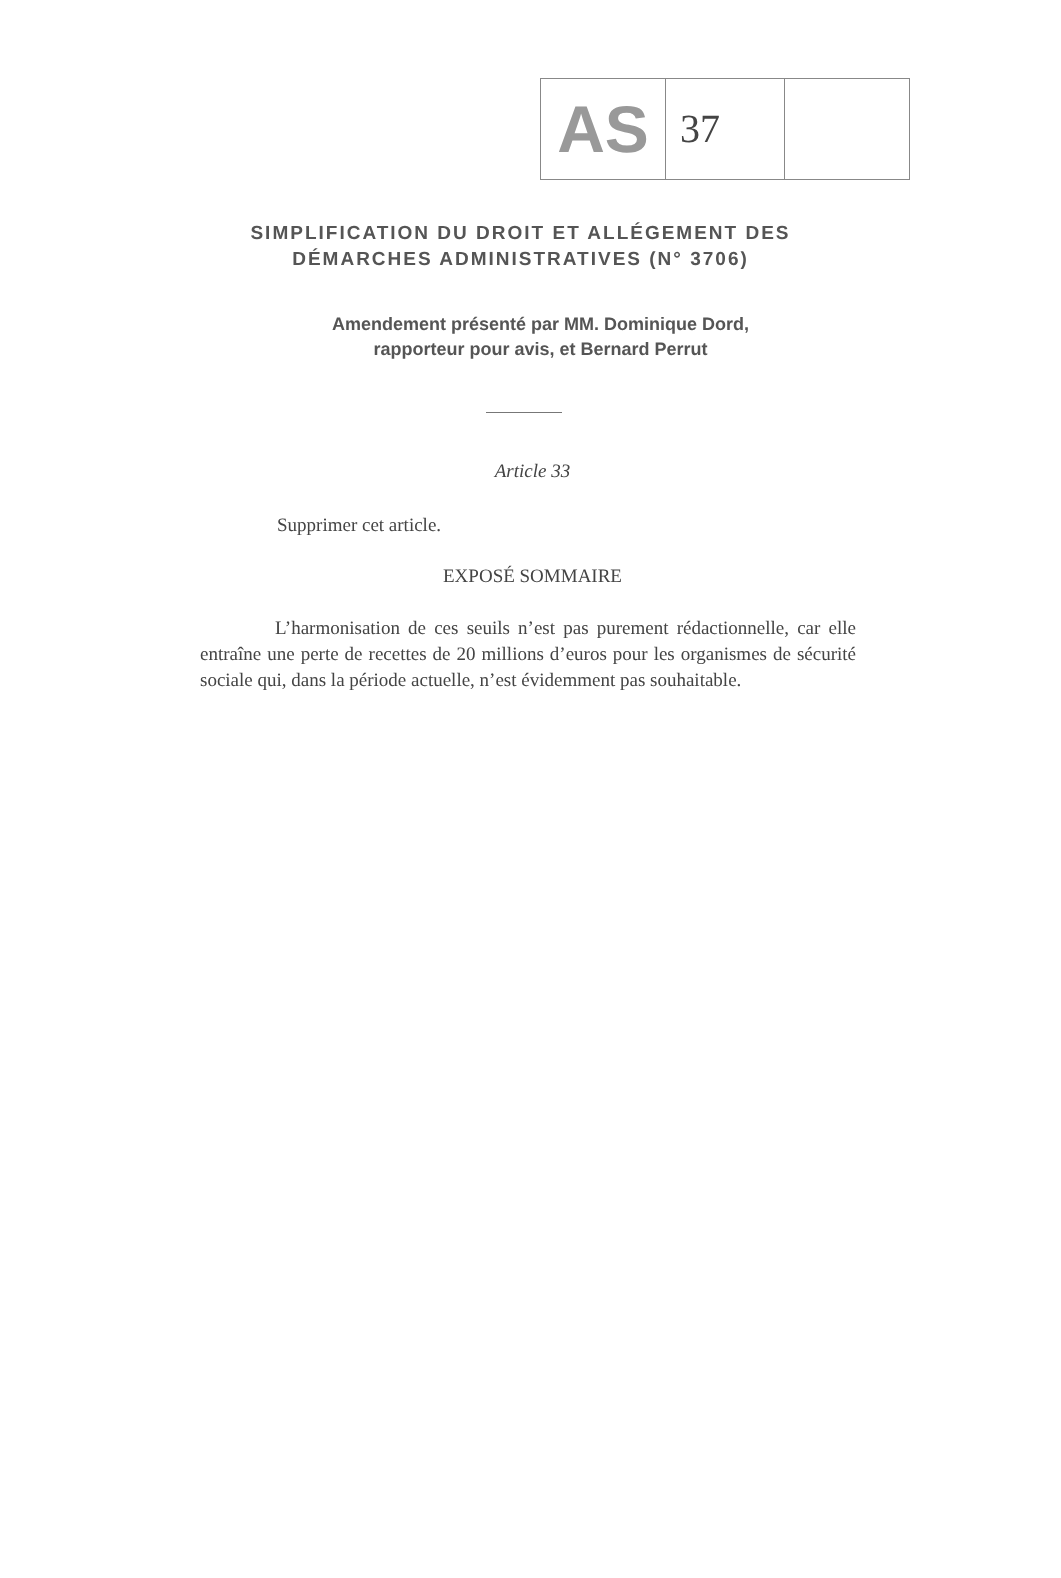AS
37
SIMPLIFICATION DU DROIT ET ALLÉGEMENT DES
DÉMARCHES ADMINISTRATIVES (N° 3706)
Amendement présenté par MM. Dominique Dord,
rapporteur pour avis, et Bernard Perrut
Article 33
Supprimer cet article.
EXPOSÉ SOMMAIRE
L’harmonisation de ces seuils n’est pas purement rédactionnelle, car elle entraîne une perte de recettes de 20 millions d’euros pour les organismes de sécurité sociale qui, dans la période actuelle, n’est évidemment pas souhaitable.